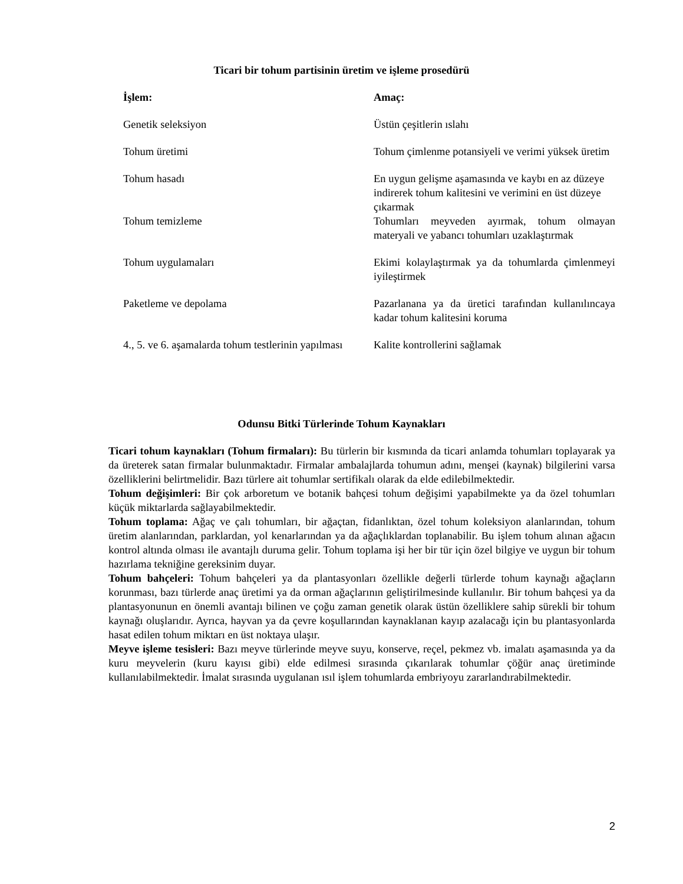Ticari bir tohum partisinin üretim ve işleme prosedürü
| İşlem: | Amaç: |
| --- | --- |
| Genetik seleksiyon | Üstün çeşitlerin ıslahı |
| Tohum üretimi | Tohum çimlenme potansiyeli ve verimi yüksek üretim |
| Tohum hasadı | En uygun gelişme aşamasında ve kaybı en az düzeye indirerek tohum kalitesini ve verimini en üst düzeye çıkarmak |
| Tohum temizleme | Tohumları meyveden ayırmak, tohum olmayan materyali ve yabancı tohumları uzaklaştırmak |
| Tohum uygulamaları | Ekimi kolaylaştırmak ya da tohumlarda çimlenmeyi iyileştirmek |
| Paketleme ve depolama | Pazarlanana ya da üretici tarafından kullanılıncaya kadar tohum kalitesini koruma |
| 4., 5. ve 6. aşamalarda tohum testlerinin yapılması | Kalite kontrollerini sağlamak |
Odunsu Bitki Türlerinde Tohum Kaynakları
Ticari tohum kaynakları (Tohum firmaları): Bu türlerin bir kısmında da ticari anlamda tohumları toplayarak ya da üreterek satan firmalar bulunmaktadır. Firmalar ambalajlarda tohumun adını, menşei (kaynak) bilgilerini varsa özelliklerini belirtmelidir. Bazı türlere ait tohumlar sertifikalı olarak da elde edilebilmektedir.
Tohum değişimleri: Bir çok arboretum ve botanik bahçesi tohum değişimi yapabilmekte ya da özel tohumları küçük miktarlarda sağlayabilmektedir.
Tohum toplama: Ağaç ve çalı tohumları, bir ağaçtan, fidanlıktan, özel tohum koleksiyon alanlarından, tohum üretim alanlarından, parklardan, yol kenarlarından ya da ağaçlıklardan toplanabilir. Bu işlem tohum alınan ağacın kontrol altında olması ile avantajlı duruma gelir. Tohum toplama işi her bir tür için özel bilgiye ve uygun bir tohum hazırlama tekniğine gereksinim duyar.
Tohum bahçeleri: Tohum bahçeleri ya da plantasyonları özellikle değerli türlerde tohum kaynağı ağaçların korunması, bazı türlerde anaç üretimi ya da orman ağaçlarının geliştirilmesinde kullanılır. Bir tohum bahçesi ya da plantasyonunun en önemli avantajı bilinen ve çoğu zaman genetik olarak üstün özelliklere sahip sürekli bir tohum kaynağı oluşlarıdır. Ayrıca, hayvan ya da çevre koşullarından kaynaklanan kayıp azalacağı için bu plantasyonlarda hasat edilen tohum miktarı en üst noktaya ulaşır.
Meyve işleme tesisleri: Bazı meyve türlerinde meyve suyu, konserve, reçel, pekmez vb. imalatı aşamasında ya da kuru meyvelerin (kuru kayısı gibi) elde edilmesi sırasında çıkarılarak tohumlar çöğür anaç üretiminde kullanılabilmektedir. İmalat sırasında uygulanan ısıl işlem tohumlarda embriyoyu zararlandırabilmektedir.
2